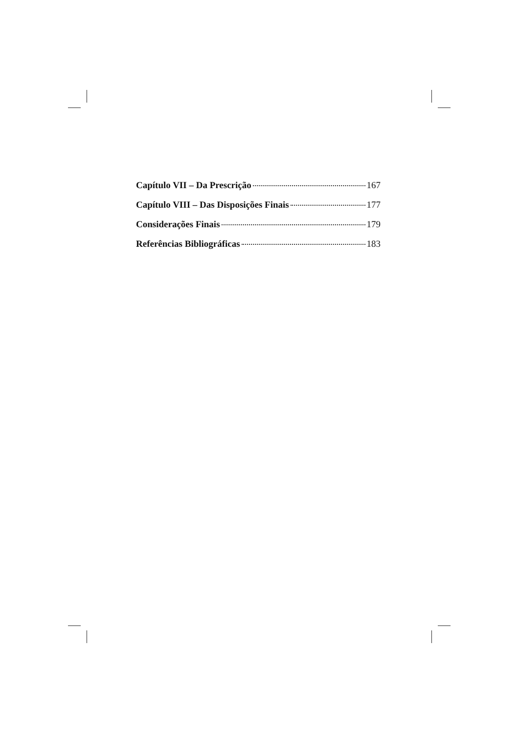Capítulo VII – Da Prescrição 167
Capítulo VIII – Das Disposições Finais 177
Considerações Finais 179
Referências Bibliográficas 183